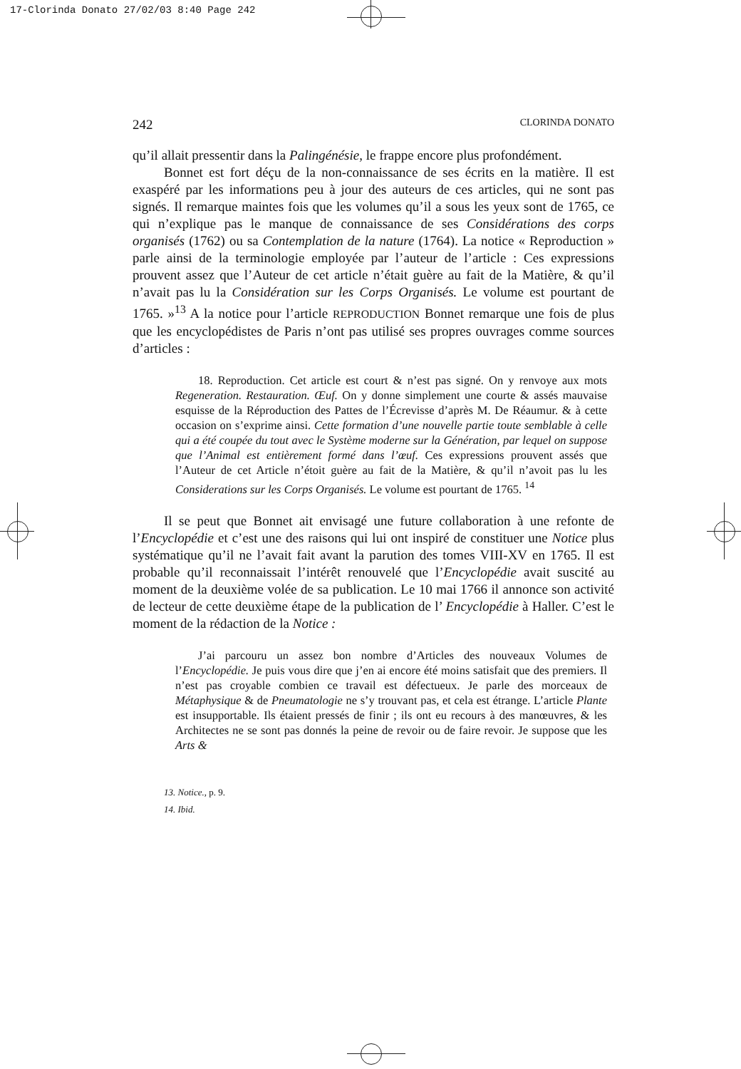17-Clorinda Donato 27/02/03 8:40 Page 242
242 CLORINDA DONATO
qu’il allait pressentir dans la Palingénésie, le frappe encore plus profondément.
Bonnet est fort déçu de la non-connaissance de ses écrits en la matière. Il est exaspéré par les informations peu à jour des auteurs de ces articles, qui ne sont pas signés. Il remarque maintes fois que les volumes qu’il a sous les yeux sont de 1765, ce qui n’explique pas le manque de connaissance de ses Considérations des corps organisés (1762) ou sa Contemplation de la nature (1764). La notice « Reproduction » parle ainsi de la terminologie employée par l’auteur de l’article : Ces expressions prouvent assez que l’Auteur de cet article n’était guère au fait de la Matière, & qu’il n’avait pas lu la Considération sur les Corps Organisés. Le volume est pourtant de 1765. »<sup>13</sup> A la notice pour l’article REPRODUCTION Bonnet remarque une fois de plus que les encyclopédistes de Paris n’ont pas utilisé ses propres ouvrages comme sources d’articles :
18. Reproduction. Cet article est court & n’est pas signé. On y renvoye aux mots Regeneration. Restauration. Œuf. On y donne simplement une courte & assés mauvaise esquisse de la Réproduction des Pattes de l’Écrevisse d’après M. De Réaumur. & à cette occasion on s’exprime ainsi. Cette formation d’une nouvelle partie toute semblable à celle qui a été coupée du tout avec le Système moderne sur la Génération, par lequel on suppose que l’Animal est entièrement formé dans l’œuf. Ces expressions prouvent assés que l’Auteur de cet Article n’étoit guère au fait de la Matière, & qu’il n’avoit pas lu les Considerations sur les Corps Organisés. Le volume est pourtant de 1765. <sup>14</sup>
Il se peut que Bonnet ait envisagé une future collaboration à une refonte de l’Encyclopédie et c’est une des raisons qui lui ont inspiré de constituer une Notice plus systématique qu’il ne l’avait fait avant la parution des tomes VIII-XV en 1765. Il est probable qu’il reconnaissait l’intérêt renouvelé que l’Encyclopédie avait suscité au moment de la deuxième volée de sa publication. Le 10 mai 1766 il annonce son activité de lecteur de cette deuxième étape de la publication de l’ Encyclopédie à Haller. C’est le moment de la rédaction de la Notice :
J’ai parcouru un assez bon nombre d’Articles des nouveaux Volumes de l’Encyclopédie. Je puis vous dire que j’en ai encore été moins satisfait que des premiers. Il n’est pas croyable combien ce travail est défectueux. Je parle des morceaux de Métaphysique & de Pneumatologie ne s’y trouvant pas, et cela est étrange. L’article Plante est insupportable. Ils étaient pressés de finir ; ils ont eu recours à des manœuvres, & les Architectes ne se sont pas donnés la peine de revoir ou de faire revoir. Je suppose que les Arts &
13. Notice., p. 9.
14. Ibid.